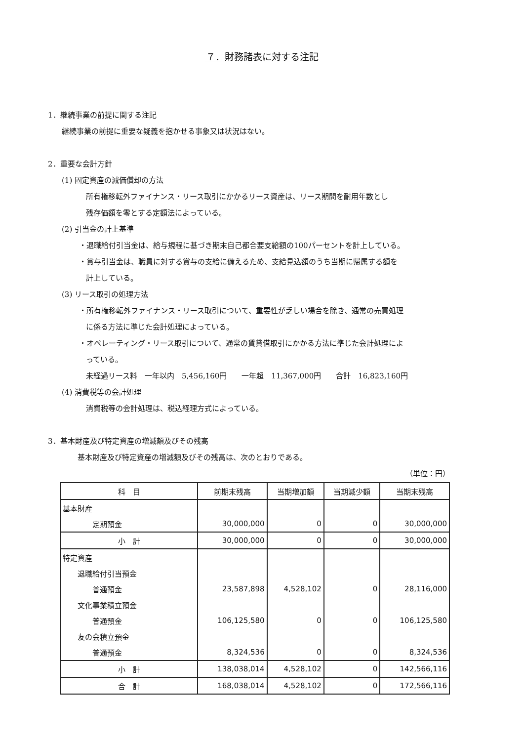７．財務諸表に対する注記
1．継続事業の前提に関する注記
継続事業の前提に重要な疑義を抱かせる事象又は状況はない。
2．重要な会計方針
(1) 固定資産の減価償却の方法
所有権移転外ファイナンス・リース取引にかかるリース資産は、リース期間を耐用年数とし
残存価額を零とする定額法によっている。
(2) 引当金の計上基準
・退職給付引当金は、給与規程に基づき期末自己都合要支給額の100パーセントを計上している。
・賞与引当金は、職員に対する賞与の支給に備えるため、支給見込額のうち当期に帰属する額を
計上している。
(3) リース取引の処理方法
・所有権移転外ファイナンス・リース取引について、重要性が乏しい場合を除き、通常の売買処理
に係る方法に準じた会計処理によっている。
・オペレーティング・リース取引について、通常の賃貸借取引にかかる方法に準じた会計処理によ
っている。
未経過リース料　一年以内　5,456,160円　　一年超　11,367,000円　　合計　16,823,160円
(4) 消費税等の会計処理
消費税等の会計処理は、税込経理方式によっている。
3．基本財産及び特定資産の増減額及びその残高
基本財産及び特定資産の増減額及びその残高は、次のとおりである。
（単位：円）
| 科 目 | 前期末残高 | 当期増加額 | 当期減少額 | 当期末残高 |
| --- | --- | --- | --- | --- |
| 基本財産 | | | | |
| 定期預金 | 30,000,000 | 0 | 0 | 30,000,000 |
| 小 計 | 30,000,000 | 0 | 0 | 30,000,000 |
| 特定資産 | | | | |
| 退職給付引当預金 | | | | |
| 普通預金 | 23,587,898 | 4,528,102 | 0 | 28,116,000 |
| 文化事業積立預金 | | | | |
| 普通預金 | 106,125,580 | 0 | 0 | 106,125,580 |
| 友の会積立預金 | | | | |
| 普通預金 | 8,324,536 | 0 | 0 | 8,324,536 |
| 小 計 | 138,038,014 | 4,528,102 | 0 | 142,566,116 |
| 合 計 | 168,038,014 | 4,528,102 | 0 | 172,566,116 |